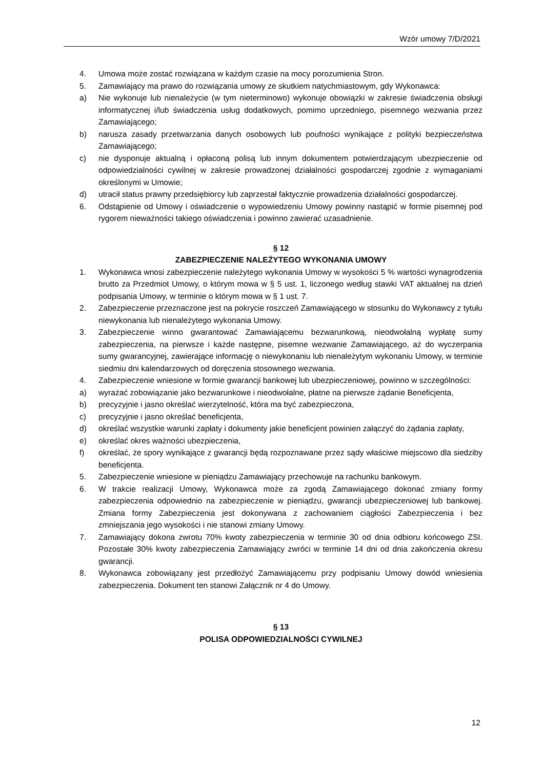Wzór umowy 7/D/2021
4. Umowa może zostać rozwiązana w każdym czasie na mocy porozumienia Stron.
5. Zamawiający ma prawo do rozwiązania umowy ze skutkiem natychmiastowym, gdy Wykonawca:
a) Nie wykonuje lub nienależycie (w tym nieterminowo) wykonuje obowiązki w zakresie świadczenia obsługi informatycznej i/lub świadczenia usług dodatkowych, pomimo uprzedniego, pisemnego wezwania przez Zamawiającego;
b) narusza zasady przetwarzania danych osobowych lub poufności wynikające z polityki bezpieczeństwa Zamawiającego;
c) nie dysponuje aktualną i opłaconą polisą lub innym dokumentem potwierdzającym ubezpieczenie od odpowiedzialności cywilnej w zakresie prowadzonej działalności gospodarczej zgodnie z wymaganiami określonymi w Umowie;
d) utracił status prawny przedsiębiorcy lub zaprzestał faktycznie prowadzenia działalności gospodarczej.
6. Odstąpienie od Umowy i oświadczenie o wypowiedzeniu Umowy powinny nastąpić w formie pisemnej pod rygorem nieważności takiego oświadczenia i powinno zawierać uzasadnienie.
§ 12
ZABEZPIECZENIE NALEŻYTEGO WYKONANIA UMOWY
1. Wykonawca wnosi zabezpieczenie należytego wykonania Umowy w wysokości 5 % wartości wynagrodzenia brutto za Przedmiot Umowy, o którym mowa w § 5 ust. 1, liczonego według stawki VAT aktualnej na dzień podpisania Umowy, w terminie o którym mowa w § 1 ust. 7.
2. Zabezpieczenie przeznaczone jest na pokrycie roszczeń Zamawiającego w stosunku do Wykonawcy z tytułu niewykonania lub nienależytego wykonania Umowy.
3. Zabezpieczenie winno gwarantować Zamawiającemu bezwarunkową, nieodwołalną wypłatę sumy zabezpieczenia, na pierwsze i każde następne, pisemne wezwanie Zamawiającego, aż do wyczerpania sumy gwarancyjnej, zawierające informację o niewykonaniu lub nienależytym wykonaniu Umowy, w terminie siedmiu dni kalendarzowych od doręczenia stosownego wezwania.
4. Zabezpieczenie wniesione w formie gwarancji bankowej lub ubezpieczeniowej, powinno w szczególności:
a) wyrażać zobowiązanie jako bezwarunkowe i nieodwołalne, płatne na pierwsze żądanie Beneficjenta,
b) precyzyjnie i jasno określać wierzytelność, która ma być zabezpieczona,
c) precyzyjnie i jasno określać beneficjenta,
d) określać wszystkie warunki zapłaty i dokumenty jakie beneficjent powinien załączyć do żądania zapłaty,
e) określać okres ważności ubezpieczenia,
f) określać, że spory wynikające z gwarancji będą rozpoznawane przez sądy właściwe miejscowo dla siedziby beneficjenta.
5. Zabezpieczenie wniesione w pieniądzu Zamawiający przechowuje na rachunku bankowym.
6. W trakcie realizacji Umowy, Wykonawca może za zgodą Zamawiającego dokonać zmiany formy zabezpieczenia odpowiednio na zabezpieczenie w pieniądzu, gwarancji ubezpieczeniowej lub bankowej. Zmiana formy Zabezpieczenia jest dokonywana z zachowaniem ciągłości Zabezpieczenia i bez zmniejszania jego wysokości i nie stanowi zmiany Umowy.
7. Zamawiający dokona zwrotu 70% kwoty zabezpieczenia w terminie 30 od dnia odbioru końcowego ZSI. Pozostałe 30% kwoty zabezpieczenia Zamawiający zwróci w terminie 14 dni od dnia zakończenia okresu gwarancji.
8. Wykonawca zobowiązany jest przedłożyć Zamawiającemu przy podpisaniu Umowy dowód wniesienia zabezpieczenia. Dokument ten stanowi Załącznik nr 4 do Umowy.
§ 13
POLISA ODPOWIEDZIALNOŚCI CYWILNEJ
12